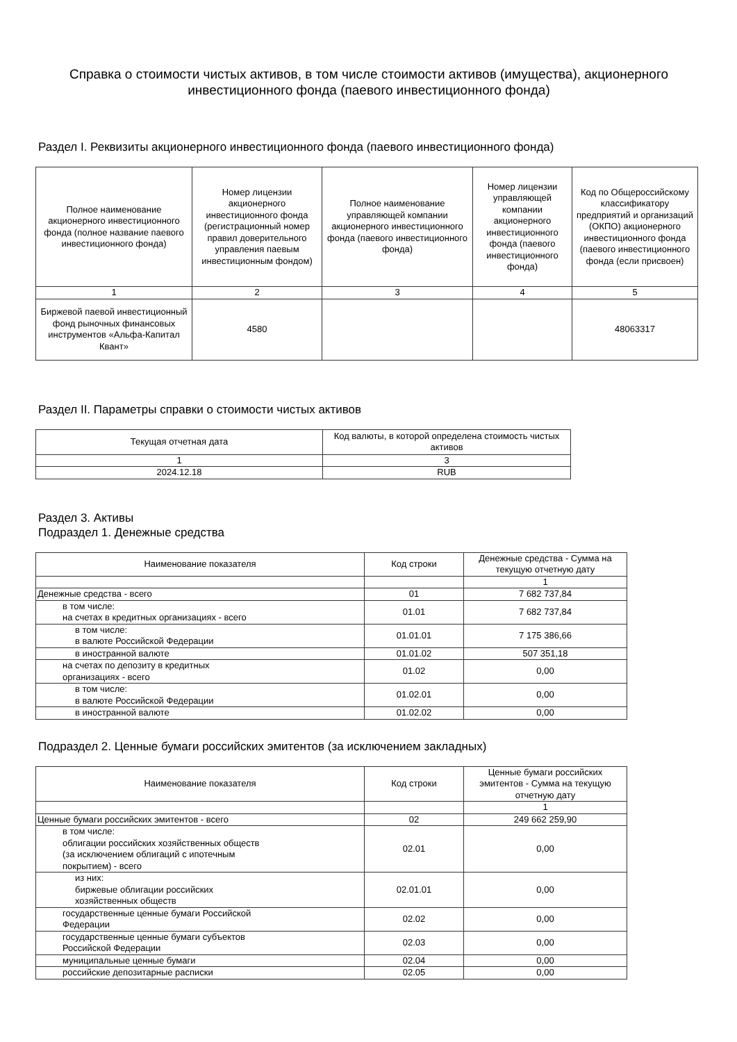Справка о стоимости чистых активов, в том числе стоимости активов (имущества), акционерного инвестиционного фонда (паевого инвестиционного фонда)
Раздел I. Реквизиты акционерного инвестиционного фонда (паевого инвестиционного фонда)
| Полное наименование акционерного инвестиционного фонда (полное название паевого инвестиционного фонда) | Номер лицензии акционерного инвестиционного фонда (регистрационный номер правил доверительного управления паевым инвестиционным фондом) | Полное наименование управляющей компании акционерного инвестиционного фонда (паевого инвестиционного фонда) | Номер лицензии управляющей компании акционерного инвестиционного фонда (паевого инвестиционного фонда) | Код по Общероссийскому классификатору предприятий и организаций (ОКПО) акционерного инвестиционного фонда (паевого инвестиционного фонда (если присвоен) |
| --- | --- | --- | --- | --- |
| 1 | 2 | 3 | 4 | 5 |
| Биржевой паевой инвестиционный фонд рыночных финансовых инструментов «Альфа-Капитал Квант» | 4580 | | | 48063317 |
Раздел II. Параметры справки о стоимости чистых активов
| Текущая отчетная дата | Код валюты, в которой определена стоимость чистых активов |
| --- | --- |
| 1 | 3 |
| 2024.12.18 | RUB |
Раздел 3. Активы
Подраздел 1. Денежные средства
| Наименование показателя | Код строки | Денежные средства - Сумма на текущую отчетную дату |
| --- | --- | --- |
| | | 1 |
| Денежные средства - всего | 01 | 7 682 737,84 |
| в том числе: на счетах в кредитных организациях - всего | 01.01 | 7 682 737,84 |
| в том числе: в валюте Российской Федерации | 01.01.01 | 7 175 386,66 |
| в иностранной валюте | 01.01.02 | 507 351,18 |
| на счетах по депозиту в кредитных организациях - всего | 01.02 | 0,00 |
| в том числе: в валюте Российской Федерации | 01.02.01 | 0,00 |
| в иностранной валюте | 01.02.02 | 0,00 |
Подраздел 2. Ценные бумаги российских эмитентов (за исключением закладных)
| Наименование показателя | Код строки | Ценные бумаги российских эмитентов - Сумма на текущую отчетную дату |
| --- | --- | --- |
| | | 1 |
| Ценные бумаги российских эмитентов - всего | 02 | 249 662 259,90 |
| в том числе: облигации российских хозяйственных обществ (за исключением облигаций с ипотечным покрытием) - всего | 02.01 | 0,00 |
| из них: биржевые облигации российских хозяйственных обществ | 02.01.01 | 0,00 |
| государственные ценные бумаги Российской Федерации | 02.02 | 0,00 |
| государственные ценные бумаги субъектов Российской Федерации | 02.03 | 0,00 |
| муниципальные ценные бумаги | 02.04 | 0,00 |
| российские депозитарные расписки | 02.05 | 0,00 |